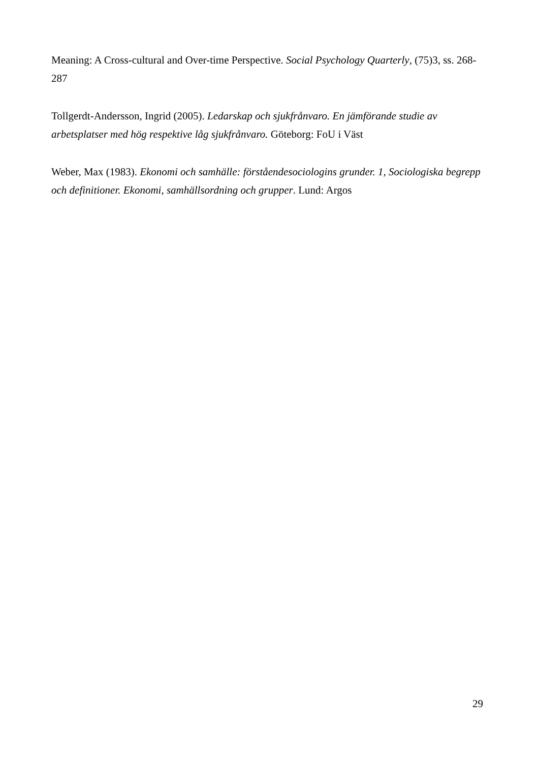Meaning: A Cross-cultural and Over-time Perspective. Social Psychology Quarterly, (75)3, ss. 268-287
Tollgerdt-Andersson, Ingrid (2005). Ledarskap och sjukfrånvaro. En jämförande studie av arbetsplatser med hög respektive låg sjukfrånvaro. Göteborg: FoU i Väst
Weber, Max (1983). Ekonomi och samhälle: förståendesociologins grunder. 1, Sociologiska begrepp och definitioner. Ekonomi, samhällsordning och grupper. Lund: Argos
29